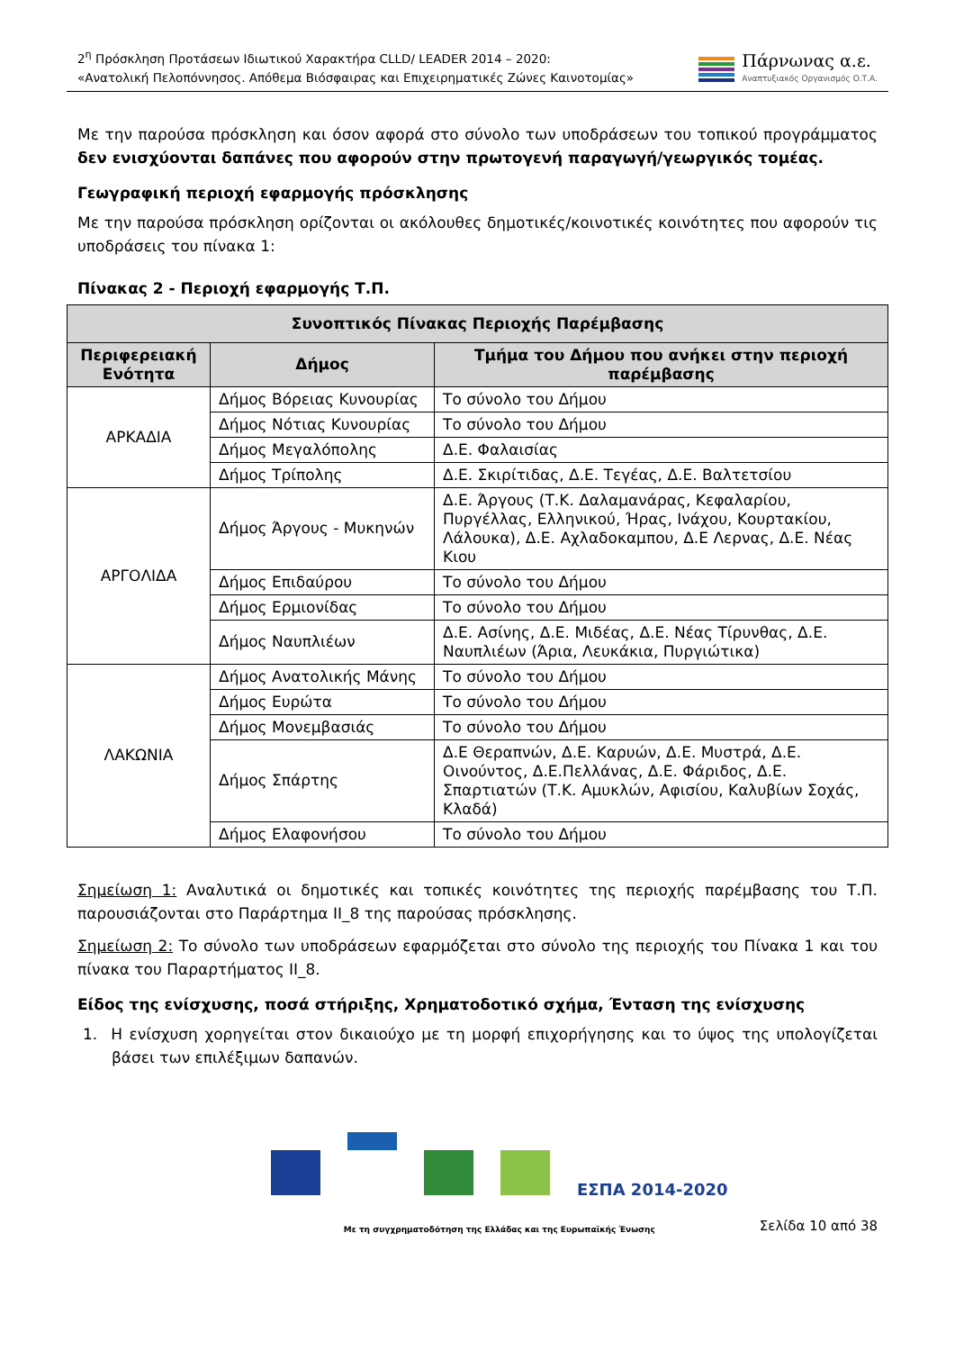2<sup>η</sup> Πρόσκληση Προτάσεων Ιδιωτικού Χαρακτήρα CLLD/ LEADER 2014 – 2020:
«Ανατολική Πελοπόννησος. Απόθεμα Βιόσφαιρας και Επιχειρηματικές Ζώνες Καινοτομίας»
Πάρνωνας α.ε.
Αναπτυξιακός Οργανισμός Ο.Τ.Α.
Με την παρούσα πρόσκληση και όσον αφορά στο σύνολο των υποδράσεων του τοπικού προγράμματος δεν ενισχύονται δαπάνες που αφορούν στην πρωτογενή παραγωγή/γεωργικός τομέας.
Γεωγραφική περιοχή εφαρμογής πρόσκλησης
Με την παρούσα πρόσκληση ορίζονται οι ακόλουθες δημοτικές/κοινοτικές κοινότητες που αφορούν τις υποδράσεις του πίνακα 1:
Πίνακας 2 - Περιοχή εφαρμογής Τ.Π.
| Συνοπτικός Πίνακας Περιοχής Παρέμβασης | | |
| --- | --- | --- |
| Περιφερειακή Ενότητα | Δήμος | Τμήμα του Δήμου που ανήκει στην περιοχή παρέμβασης |
| ΑΡΚΑΔΙΑ | Δήμος Βόρειας Κυνουρίας | Το σύνολο του Δήμου |
| | Δήμος Νότιας Κυνουρίας | Το σύνολο του Δήμου |
| | Δήμος Μεγαλόπολης | Δ.Ε. Φαλαισίας |
| | Δήμος Τρίπολης | Δ.Ε. Σκιρίτιδας, Δ.Ε. Τεγέας, Δ.Ε. Βαλτετσίου |
| ΑΡΓΟΛΙΔΑ | Δήμος Άργους - Μυκηνών | Δ.Ε. Άργους (Τ.Κ. Δαλαμανάρας, Κεφαλαρίου, Πυργέλλας, Ελληνικού, Ήρας, Ινάχου, Κουρτακίου, Λάλουκα), Δ.Ε. Αχλαδοκαμπου, Δ.Ε Λερνας, Δ.Ε. Νέας Κιου |
| | Δήμος Επιδαύρου | Το σύνολο του Δήμου |
| | Δήμος Ερμιονίδας | Το σύνολο του Δήμου |
| | Δήμος Ναυπλιέων | Δ.Ε. Ασίνης, Δ.Ε. Μιδέας, Δ.Ε. Νέας Τίρυνθας, Δ.Ε. Ναυπλιέων (Άρια, Λευκάκια, Πυργιώτικα) |
| ΛΑΚΩΝΙΑ | Δήμος Ανατολικής Μάνης | Το σύνολο του Δήμου |
| | Δήμος Ευρώτα | Το σύνολο του Δήμου |
| | Δήμος Μονεμβασιάς | Το σύνολο του Δήμου |
| | Δήμος Σπάρτης | Δ.Ε Θεραπνών, Δ.Ε. Καρυών, Δ.Ε. Μυστρά, Δ.Ε. Οινούντος, Δ.Ε.Πελλάνας, Δ.Ε. Φάριδος, Δ.Ε. Σπαρτιατών (Τ.Κ. Αμυκλών, Αφισίου, Καλυβίων Σοχάς, Κλαδά) |
| | Δήμος Ελαφονήσου | Το σύνολο του Δήμου |
Σημείωση 1: Αναλυτικά οι δημοτικές και τοπικές κοινότητες της περιοχής παρέμβασης του Τ.Π. παρουσιάζονται στο Παράρτημα ΙΙ_8 της παρούσας πρόσκλησης.
Σημείωση 2: Το σύνολο των υποδράσεων εφαρμόζεται στο σύνολο της περιοχής του Πίνακα 1 και του πίνακα του Παραρτήματος ΙΙ_8.
Είδος της ενίσχυσης, ποσά στήριξης, Χρηματοδοτικό σχήμα, Ένταση της ενίσχυσης
1. Η ενίσχυση χορηγείται στον δικαιούχο με τη μορφή επιχορήγησης και το ύψος της υπολογίζεται βάσει των επιλέξιμων δαπανών.
ΕΣΠΑ 2014-2020
Με τη συγχρηματοδότηση της Ελλάδας και της Ευρωπαϊκής Ένωσης
Σελίδα 10 από 38